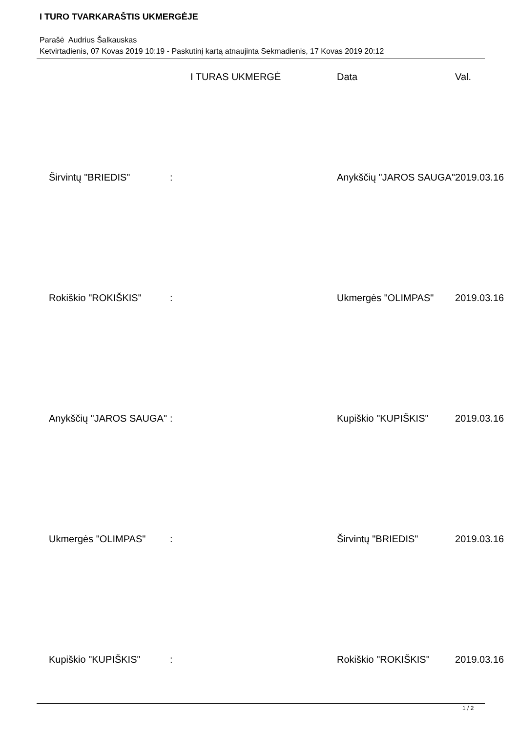I TURO TVARKARAŠTIS UKMERGĖJE
Parašė Audrius Šalkauskas
Ketvirtadienis, 07 Kovas 2019 10:19 - Paskutinį kartą atnaujinta Sekmadienis, 17 Kovas 2019 20:12
| | | I TURAS UKMERGĖ | Data | Val. |
| --- | --- | --- | --- | --- |
| Širvintų "BRIEDIS" | : | | Anykščių "JAROS SAUGA" | 2019.03.16 |
| Rokiškio "ROKIŠKIS" | : | | Ukmergės "OLIMPAS" | 2019.03.16 |
| Anykščių "JAROS SAUGA" | : | | Kupiškio "KUPIŠKIS" | 2019.03.16 |
| Ukmergės "OLIMPAS" | : | | Širvintų "BRIEDIS" | 2019.03.16 |
| Kupiškio "KUPIŠKIS" | : | | Rokiškio "ROKIŠKIS" | 2019.03.16 |
1 / 2